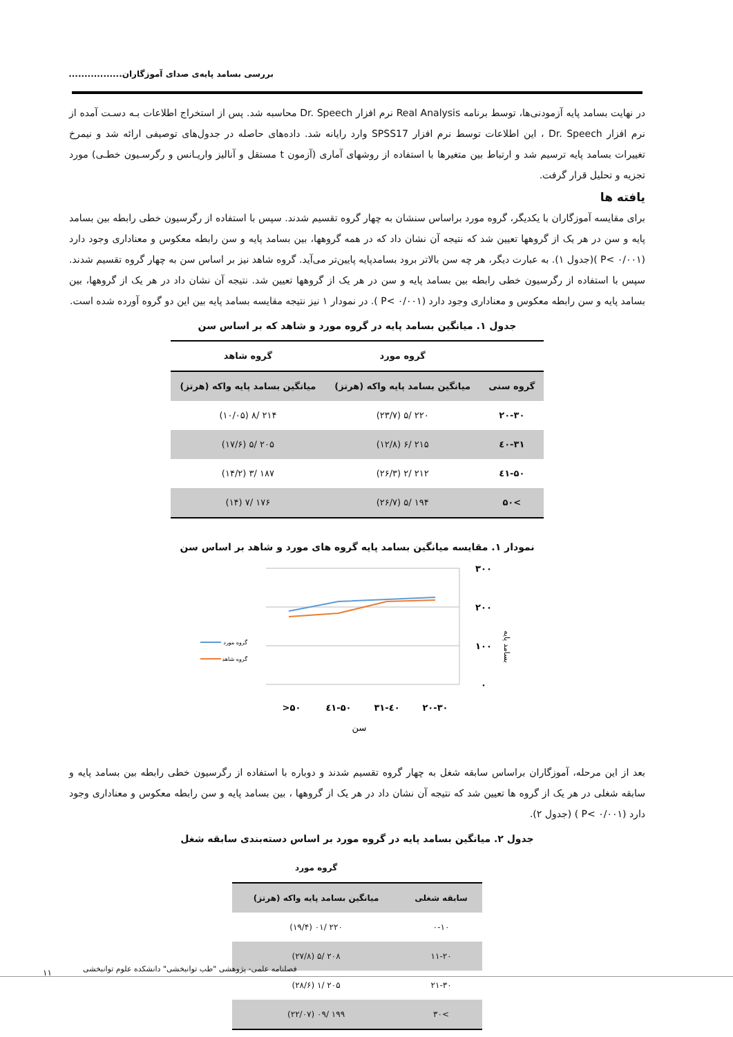بررسی بسامد پایه‌ی صدای آموزگاران.................
در نهایت بسامد پایه آزمودنی‌ها، توسط برنامه Real Analysis نرم افزار Dr. Speech محاسبه شد. پس از استخراج اطلاعات بـه دسـت آمده از نرم افزار Dr. Speech ، این اطلاعات توسط نرم افزار SPSS17 وارد رایانه شد. داده‌های حاصله در جدول‌های توصیفی ارائه شد و نیمرخ تغییرات بسامد پایه ترسیم شد و ارتباط بین متغیرها با استفاده از روشهای آماری (آزمون t مستقل و آنالیز واریـانس و رگرسـیون خطـی) مورد تجزیه و تحلیل قرار گرفت.
یافته ها
برای مقایسه آموزگاران با یکدیگر، گروه مورد براساس سنشان به چهار گروه تقسیم شدند. سپس با استفاده از رگرسیون خطی رابطه بین بسامد پایه و سن در هر یک از گروهها تعیین شد که نتیجه آن نشان داد که در همه گروهها، بین بسامد پایه و سن رابطه معکوس و معناداری وجود دارد (P< ۰/۰۰۱ )(جدول ۱). به عبارت دیگر، هر چه سن بالاتر برود بسامدپایه پایین‌تر می‌آید. گروه شاهد نیز بر اساس سن به چهار گروه تقسیم شدند. سپس با استفاده از رگرسیون خطی رابطه بین بسامد پایه و سن در هر یک از گروهها تعیین شد. نتیجه آن نشان داد در هر یک از گروهها، بین بسامد پایه و سن رابطه معکوس و معناداری وجود دارد (P< ۰/۰۰۱ ). در نمودار ۱ نیز نتیجه مقایسه بسامد پایه بین این دو گروه آورده شده است.
جدول ۱. میانگین بسامد پایه در گروه مورد و شاهد که بر اساس سن
| | گروه مورد | گروه شاهد |
| --- | --- | --- |
| گروه سنی | میانگین بسامد پایه واکه (هرتز) | میانگین بسامد پایه واکه (هرتز) |
| ۲۰-۳۰ | ۲۲۰ /۵ (۲۳/۷) | ۲۱۴ /۸ (۱۰/۰۵) |
| ۳۱-٤۰ | ۲۱۵ /۶ (۱۲/۸) | ۲۰۵ /۵ (۱۷/۶) |
| ٤۱-۵۰ | ۲۱۲ /۲ (۲۶/۳) | ۱۸۷ /۳ (۱۴/۲) |
| >۵۰ | ۱۹۴ /۵ (۲۶/۷) | ۱۷۶ /۷ (۱۴) |
نمودار ۱. مقایسه میانگین بسامد پایه گروه های مورد و شاهد بر اساس سن
۳۰۰
۲۰۰
۱۰۰
۰
>۵۰
٤۱-۵۰
۳۱-٤۰
۲۰-۳۰
سن
بسامد پایه
گروه مورد
گروه شاهد
بعد از این مرحله، آموزگاران براساس سابقه شغل به چهار گروه تقسیم شدند و دوباره با استفاده از رگرسیون خطی رابطه بین بسامد پایه و سابقه شغلی در هر یک از گروه ها تعیین شد که نتیجه آن نشان داد در هر یک از گروهها ، بین بسامد پایه و سن رابطه معکوس و معناداری وجود دارد (P< ۰/۰۰۱ ) (جدول ۲).
جدول ۲. میانگین بسامد پایه در گروه مورد بر اساس دسته‌بندی سابقه شغل
| | گروه مورد |
| --- | --- |
| سابقه شغلی | میانگین بسامد پایه واکه (هرتز) |
| ۰-۱۰ | ۲۲۰ /۰۱ (۱۹/۴) |
| ۱۱-۲۰ | ۲۰۸ /۵ (۲۷/۸) |
| ۲۱-۳۰ | ۲۰۵ /۱ (۲۸/۶) |
| >۳۰ | ۱۹۹ /۰۹ (۲۲/۰۷) |
فصلنامه علمی- پژوهشی "طب توانبخشی" دانشکده علوم توانبخشی
۱۱